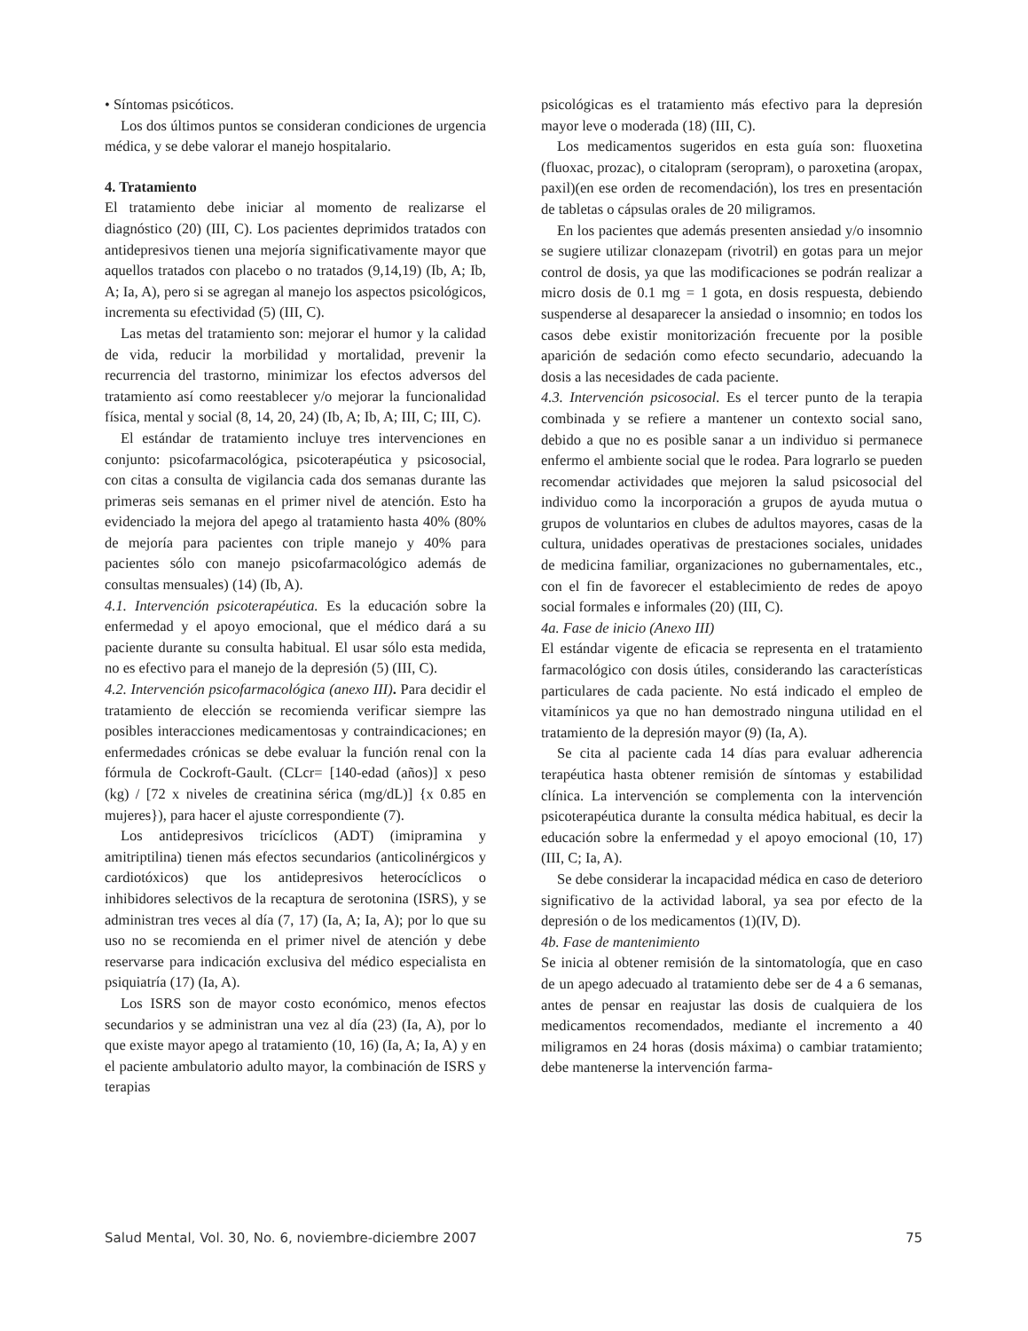• Síntomas psicóticos.
Los dos últimos puntos se consideran condiciones de urgencia médica, y se debe valorar el manejo hospitalario.
4. Tratamiento
El tratamiento debe iniciar al momento de realizarse el diagnóstico (20) (III, C). Los pacientes deprimidos tratados con antidepresivos tienen una mejoría significativamente mayor que aquellos tratados con placebo o no tratados (9,14,19) (Ib, A; Ib, A; Ia, A), pero si se agregan al manejo los aspectos psicológicos, incrementa su efectividad (5) (III, C).
Las metas del tratamiento son: mejorar el humor y la calidad de vida, reducir la morbilidad y mortalidad, prevenir la recurrencia del trastorno, minimizar los efectos adversos del tratamiento así como reestablecer y/o mejorar la funcionalidad física, mental y social (8, 14, 20, 24) (Ib, A; Ib, A; III, C; III, C).
El estándar de tratamiento incluye tres intervenciones en conjunto: psicofarmacológica, psicoterapéutica y psicosocial, con citas a consulta de vigilancia cada dos semanas durante las primeras seis semanas en el primer nivel de atención. Esto ha evidenciado la mejora del apego al tratamiento hasta 40% (80% de mejoría para pacientes con triple manejo y 40% para pacientes sólo con manejo psicofarmacológico además de consultas mensuales) (14) (Ib, A).
4.1. Intervención psicoterapéutica. Es la educación sobre la enfermedad y el apoyo emocional, que el médico dará a su paciente durante su consulta habitual. El usar sólo esta medida, no es efectivo para el manejo de la depresión (5) (III, C).
4.2. Intervención psicofarmacológica (anexo III). Para decidir el tratamiento de elección se recomienda verificar siempre las posibles interacciones medicamentosas y contraindicaciones; en enfermedades crónicas se debe evaluar la función renal con la fórmula de Cockroft-Gault. (CLcr= [140-edad (años)] x peso (kg) / [72 x niveles de creatinina sérica (mg/dL)] {x 0.85 en mujeres}), para hacer el ajuste correspondiente (7).
Los antidepresivos tricíclicos (ADT) (imipramina y amitriptilina) tienen más efectos secundarios (anticolinérgicos y cardiotóxicos) que los antidepresivos heterocíclicos o inhibidores selectivos de la recaptura de serotonina (ISRS), y se administran tres veces al día (7, 17) (Ia, A; Ia, A); por lo que su uso no se recomienda en el primer nivel de atención y debe reservarse para indicación exclusiva del médico especialista en psiquiatría (17) (Ia, A).
Los ISRS son de mayor costo económico, menos efectos secundarios y se administran una vez al día (23) (Ia, A), por lo que existe mayor apego al tratamiento (10, 16) (Ia, A; Ia, A) y en el paciente ambulatorio adulto mayor, la combinación de ISRS y terapias
psicológicas es el tratamiento más efectivo para la depresión mayor leve o moderada (18) (III, C).
Los medicamentos sugeridos en esta guía son: fluoxetina (fluoxac, prozac), o citalopram (seropram), o paroxetina (aropax, paxil)(en ese orden de recomendación), los tres en presentación de tabletas o cápsulas orales de 20 miligramos.
En los pacientes que además presenten ansiedad y/o insomnio se sugiere utilizar clonazepam (rivotril) en gotas para un mejor control de dosis, ya que las modificaciones se podrán realizar a micro dosis de 0.1 mg = 1 gota, en dosis respuesta, debiendo suspenderse al desaparecer la ansiedad o insomnio; en todos los casos debe existir monitorización frecuente por la posible aparición de sedación como efecto secundario, adecuando la dosis a las necesidades de cada paciente.
4.3. Intervención psicosocial. Es el tercer punto de la terapia combinada y se refiere a mantener un contexto social sano, debido a que no es posible sanar a un individuo si permanece enfermo el ambiente social que le rodea. Para lograrlo se pueden recomendar actividades que mejoren la salud psicosocial del individuo como la incorporación a grupos de ayuda mutua o grupos de voluntarios en clubes de adultos mayores, casas de la cultura, unidades operativas de prestaciones sociales, unidades de medicina familiar, organizaciones no gubernamentales, etc., con el fin de favorecer el establecimiento de redes de apoyo social formales e informales (20) (III, C).
4a. Fase de inicio (Anexo III)
El estándar vigente de eficacia se representa en el tratamiento farmacológico con dosis útiles, considerando las características particulares de cada paciente. No está indicado el empleo de vitamínicos ya que no han demostrado ninguna utilidad en el tratamiento de la depresión mayor (9) (Ia, A).
Se cita al paciente cada 14 días para evaluar adherencia terapéutica hasta obtener remisión de síntomas y estabilidad clínica. La intervención se complementa con la intervención psicoterapéutica durante la consulta médica habitual, es decir la educación sobre la enfermedad y el apoyo emocional (10, 17) (III, C; Ia, A).
Se debe considerar la incapacidad médica en caso de deterioro significativo de la actividad laboral, ya sea por efecto de la depresión o de los medicamentos (1)(IV, D).
4b. Fase de mantenimiento
Se inicia al obtener remisión de la sintomatología, que en caso de un apego adecuado al tratamiento debe ser de 4 a 6 semanas, antes de pensar en reajustar las dosis de cualquiera de los medicamentos recomendados, mediante el incremento a 40 miligramos en 24 horas (dosis máxima) o cambiar tratamiento; debe mantenerse la intervención farma-
Salud Mental, Vol. 30, No. 6, noviembre-diciembre 2007 75